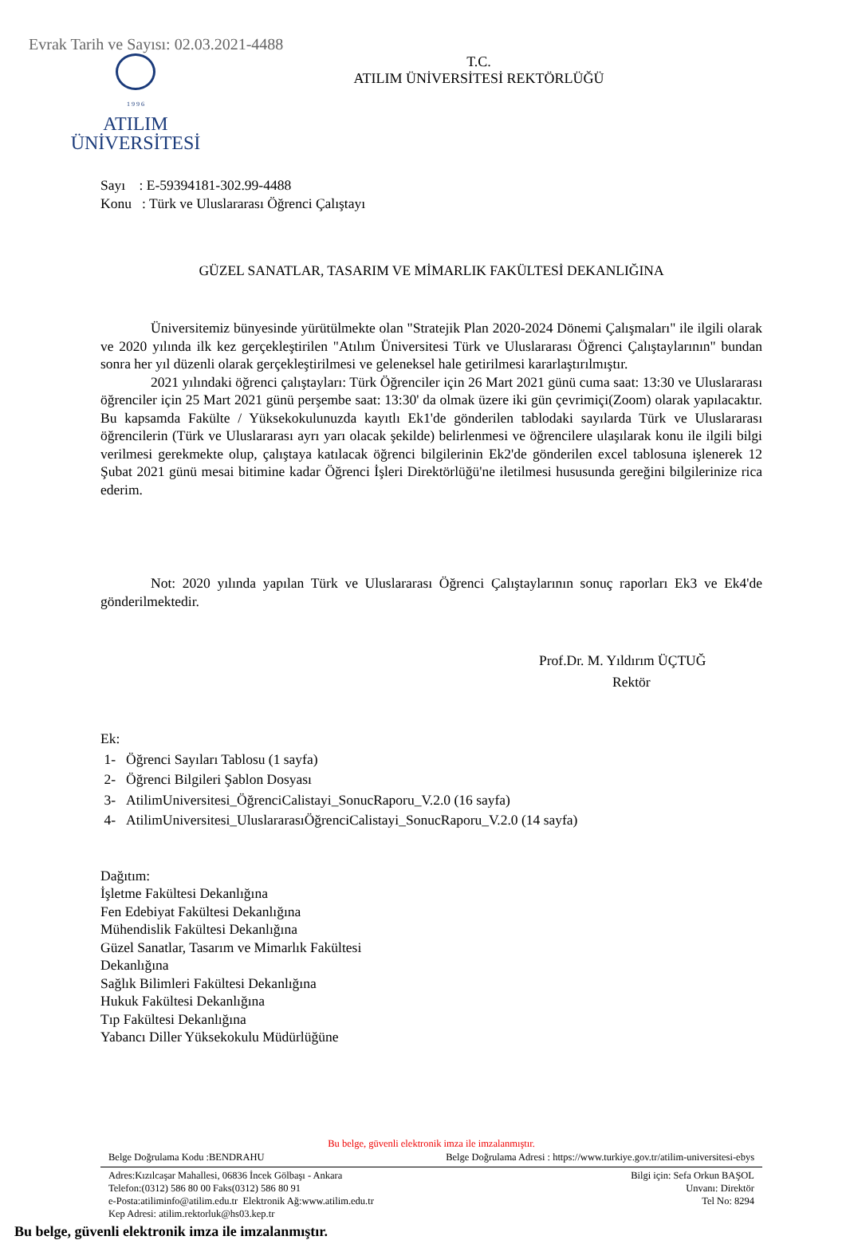Evrak Tarih ve Sayısı: 02.03.2021-4488
1 9 9 6
ATILIM
ÜNİVERSİTESİ
T.C.
ATILIM ÜNİVERSİTESİ REKTÖRLÜĞÜ
Sayı : E-59394181-302.99-4488
Konu : Türk ve Uluslararası Öğrenci Çalıştayı
GÜZEL SANATLAR, TASARIM VE MİMARLIK FAKÜLTESİ DEKANLIĞINA
Üniversitemiz bünyesinde yürütülmekte olan "Stratejik Plan 2020-2024 Dönemi Çalışmaları" ile ilgili olarak ve 2020 yılında ilk kez gerçekleştirilen "Atılım Üniversitesi Türk ve Uluslararası Öğrenci Çalıştaylarının" bundan sonra her yıl düzenli olarak gerçekleştirilmesi ve geleneksel hale getirilmesi kararlaştırılmıştır.
2021 yılındaki öğrenci çalıştayları: Türk Öğrenciler için 26 Mart 2021 günü cuma saat: 13:30 ve Uluslararası öğrenciler için 25 Mart 2021 günü perşembe saat: 13:30' da olmak üzere iki gün çevrimiçi(Zoom) olarak yapılacaktır. Bu kapsamda Fakülte / Yüksekokulunuzda kayıtlı Ek1'de gönderilen tablodaki sayılarda Türk ve Uluslararası öğrencilerin (Türk ve Uluslararası ayrı yarı olacak şekilde) belirlenmesi ve öğrencilere ulaşılarak konu ile ilgili bilgi verilmesi gerekmekte olup, çalıştaya katılacak öğrenci bilgilerinin Ek2'de gönderilen excel tablosuna işlenerek 12 Şubat 2021 günü mesai bitimine kadar Öğrenci İşleri Direktörlüğü'ne iletilmesi hususunda gereğini bilgilerinize rica ederim.
Not: 2020 yılında yapılan Türk ve Uluslararası Öğrenci Çalıştaylarının sonuç raporları Ek3 ve Ek4'de gönderilmektedir.
Prof.Dr. M. Yıldırım ÜÇTUĞ
Rektör
Ek:
1- Öğrenci Sayıları Tablosu (1 sayfa)
2- Öğrenci Bilgileri Şablon Dosyası
3- AtilimUniversitesi_ÖğrenciCalistayi_SonucRaporu_V.2.0 (16 sayfa)
4- AtilimUniversitesi_UluslararasıÖğrenciCalistayi_SonucRaporu_V.2.0 (14 sayfa)
Dağıtım:
İşletme Fakültesi Dekanlığına
Fen Edebiyat Fakültesi Dekanlığına
Mühendislik Fakültesi Dekanlığına
Güzel Sanatlar, Tasarım ve Mimarlık Fakültesi
Dekanlığına
Sağlık Bilimleri Fakültesi Dekanlığına
Hukuk Fakültesi Dekanlığına
Tıp Fakültesi Dekanlığına
Yabancı Diller Yüksekokulu Müdürlüğüne
Bu belge, güvenli elektronik imza ile imzalanmıştır.
Belge Doğrulama Kodu :BENDRAHU Belge Doğrulama Adresi : https://www.turkiye.gov.tr/atilim-universitesi-ebys
Adres:Kızılcaşar Mahallesi, 06836 İncek Gölbaşı - Ankara
Telefon:(0312) 586 80 00 Faks(0312) 586 80 91
e-Posta:atiliminfo@atilim.edu.tr Elektronik Ağ:www.atilim.edu.tr
Kep Adresi: atilim.rektorluk@hs03.kep.tr
Bilgi için: Sefa Orkun BAŞOL
Unvanı: Direktör
Tel No: 8294
Bu belge, güvenli elektronik imza ile imzalanmıştır.